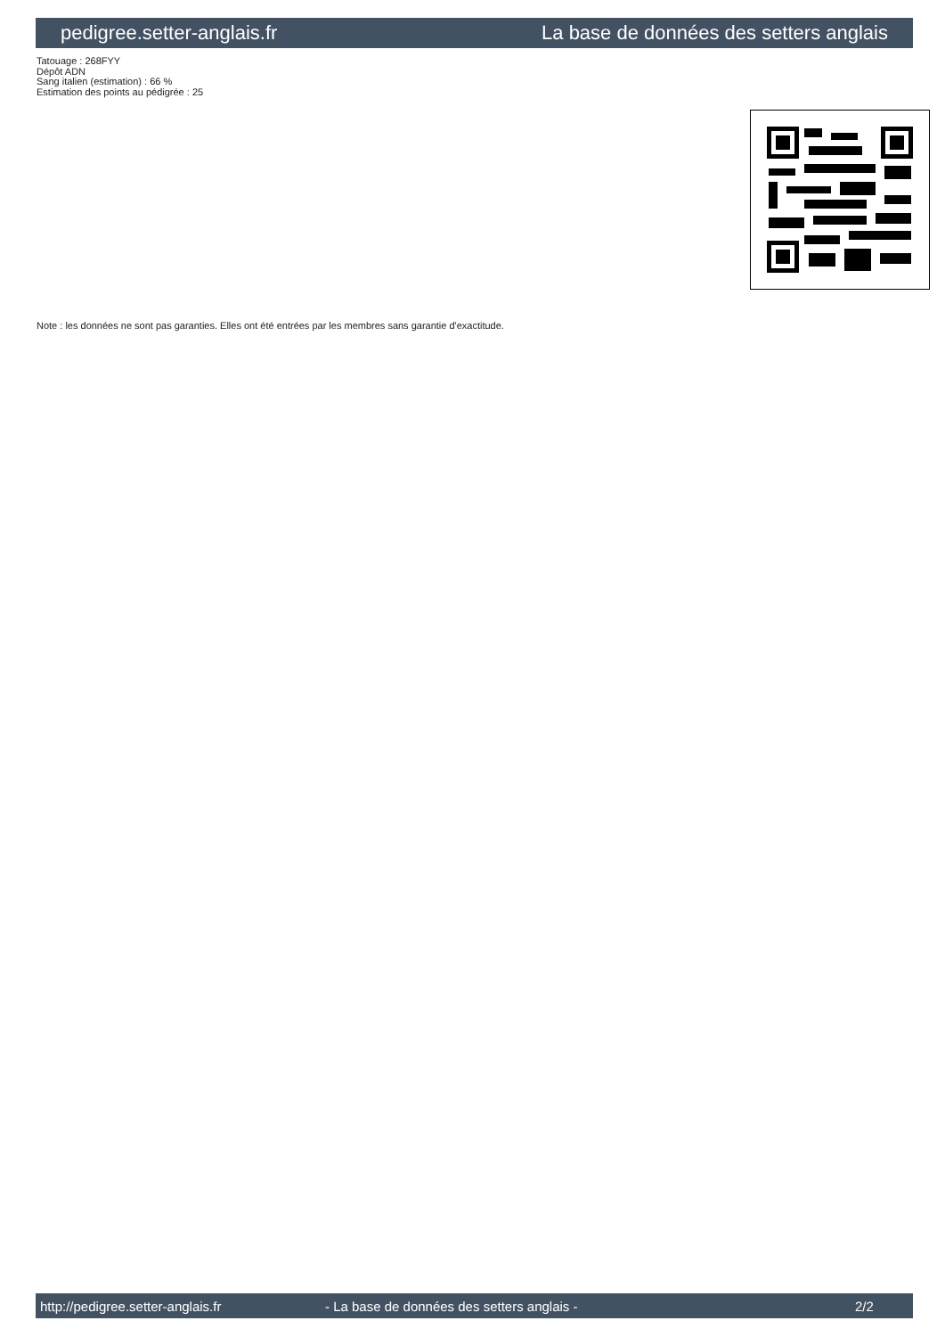pedigree.setter-anglais.fr La base de données des setters anglais
Tatouage : 268FYY
Dépôt ADN
Sang italien (estimation) : 66 %
Estimation des points au pédigrée : 25
Note : les données ne sont pas garanties. Elles ont été entrées par les membres sans garantie d'exactitude.
http://pedigree.setter-anglais.fr - La base de données des setters anglais - 2/2